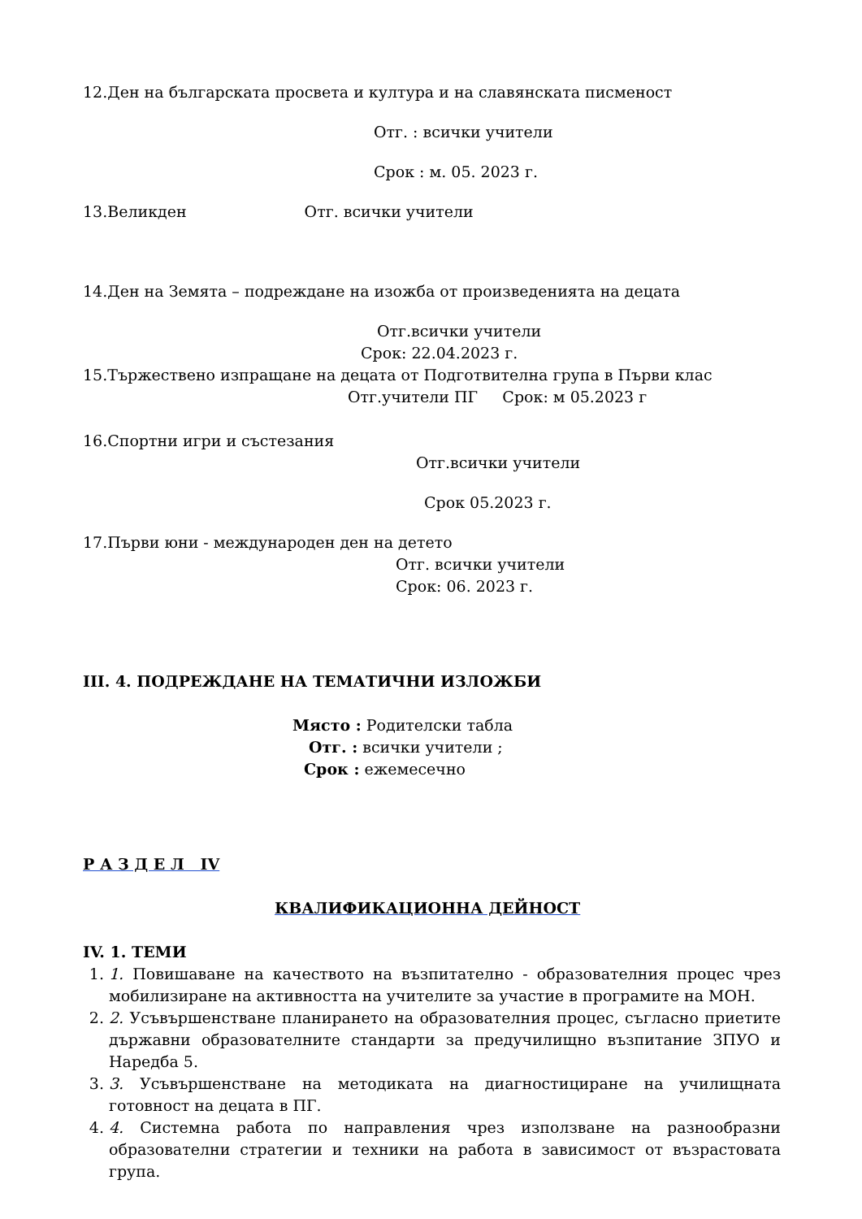12.Ден на българската просвета и култура и на славянската писменост
Отг. : всички учители
Срок : м. 05. 2023 г.
13.Великден Отг. всички учители
14.Ден на Земята – подреждане на изожба от произведенията на децата
Отг.всички учители
Срок: 22.04.2023 г.
15.Тържествено изпращане на децата от Подготвителна група в Първи клас
Отг.учители ПГ Срок: м 05.2023 г
16.Спортни игри и състезания
Отг.всички учители
Срок 05.2023 г.
17.Първи юни - международен ден на детето
Отг. всички учители
Срок: 06. 2023 г.
III. 4. ПОДРЕЖДАНЕ НА ТЕМАТИЧНИ ИЗЛОЖБИ
Място : Родителски табла
Отг. : всички учители ;
Срок : ежемесечно
Р А З Д Е Л IV
КВАЛИФИКАЦИОННА ДЕЙНОСТ
IV. 1. ТЕМИ
1. 1. Повишаване на качеството на възпитателно - образователния процес чрез мобилизиране на активността на учителите за участие в програмите на МОН.
2. 2. Усъвършенстване планирането на образователния процес, съгласно приетите държавни образователните стандарти за предучилищно възпитание ЗПУО и Наредба 5.
3. 3. Усъвършенстване на методиката на диагностициране на училищната готовност на децата в ПГ.
4. 4. Системна работа по направления чрез използване на разнообразни образователни стратегии и техники на работа в зависимост от възрастовата група.